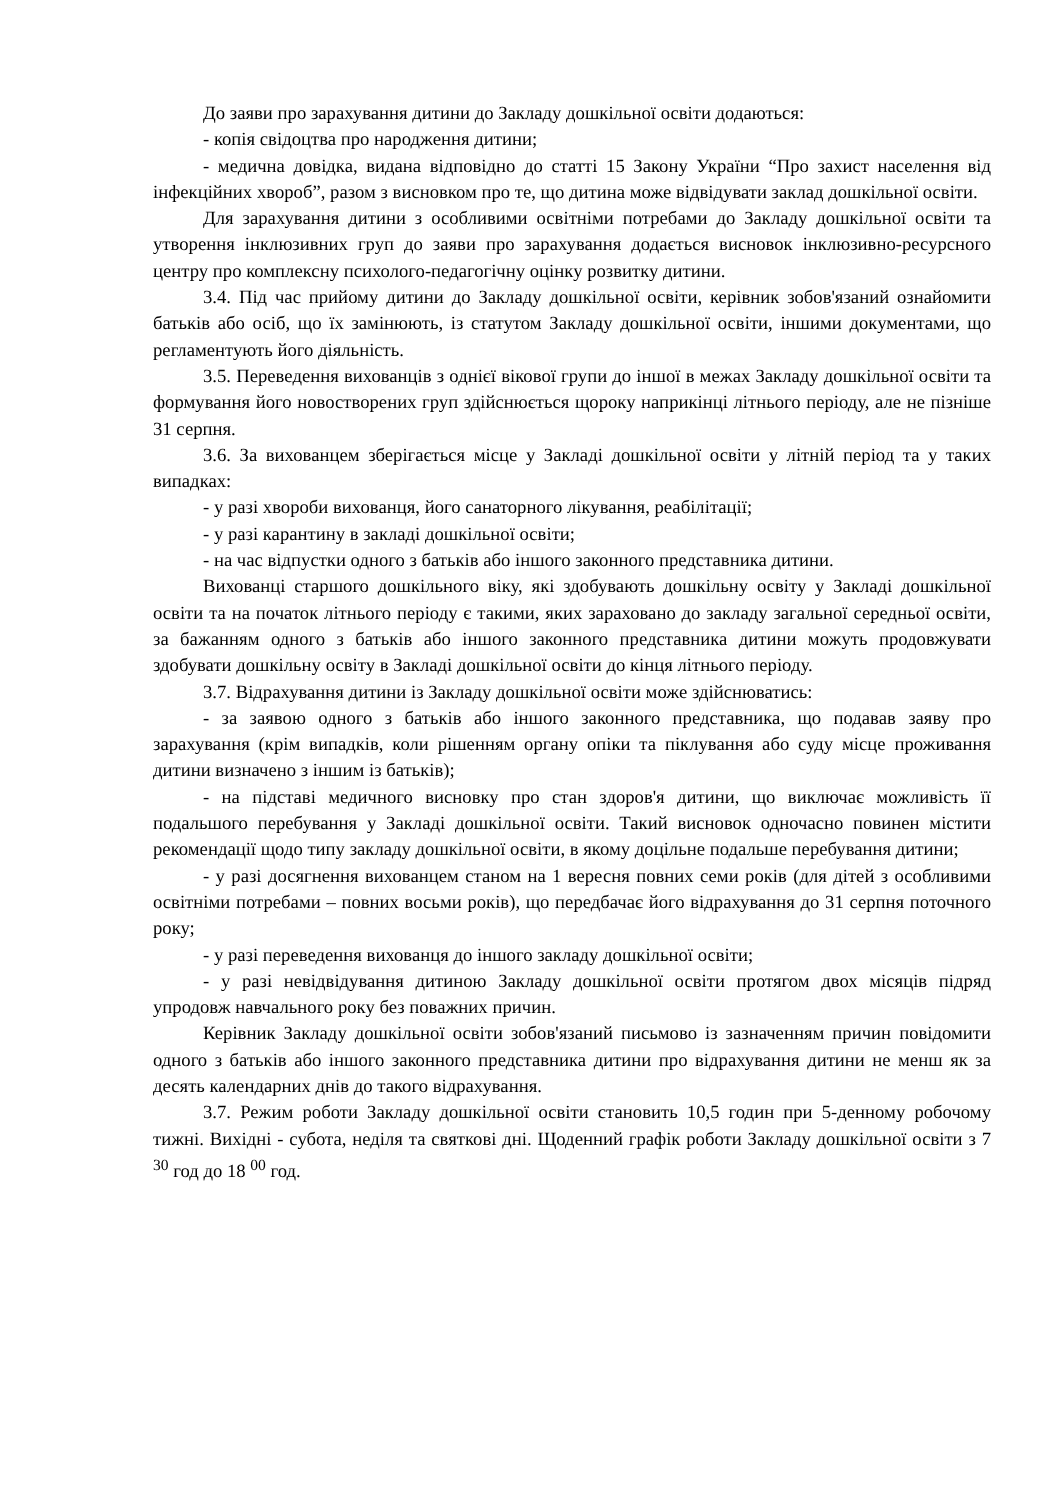До заяви про зарахування дитини до Закладу дошкільної освіти додаються:
- копія свідоцтва про народження дитини;
- медична довідка, видана відповідно до статті 15 Закону України “Про захист населення від інфекційних хвороб”, разом з висновком про те, що дитина може відвідувати заклад дошкільної освіти.
Для зарахування дитини з особливими освітніми потребами до Закладу дошкільної освіти та утворення інклюзивних груп до заяви про зарахування додається висновок інклюзивно-ресурсного центру про комплексну психолого-педагогічну оцінку розвитку дитини.
3.4. Під час прийому дитини до Закладу дошкільної освіти, керівник зобов'язаний ознайомити батьків або осіб, що їх замінюють, із статутом Закладу дошкільної освіти, іншими документами, що регламентують його діяльність.
3.5. Переведення вихованців з однієї вікової групи до іншої в межах Закладу дошкільної освіти та формування його новостворених груп здійснюється щороку наприкінці літнього періоду, але не пізніше 31 серпня.
3.6. За вихованцем зберігається місце у Закладі дошкільної освіти у літній період та у таких випадках:
- у разі хвороби вихованця, його санаторного лікування, реабілітації;
- у разі карантину в закладі дошкільної освіти;
- на час відпустки одного з батьків або іншого законного представника дитини.
Вихованці старшого дошкільного віку, які здобувають дошкільну освіту у Закладі дошкільної освіти та на початок літнього періоду є такими, яких зараховано до закладу загальної середньої освіти, за бажанням одного з батьків або іншого законного представника дитини можуть продовжувати здобувати дошкільну освіту в Закладі дошкільної освіти до кінця літнього періоду.
3.7. Відрахування дитини із Закладу дошкільної освіти може здійснюватись:
- за заявою одного з батьків або іншого законного представника, що подавав заяву про зарахування (крім випадків, коли рішенням органу опіки та піклування або суду місце проживання дитини визначено з іншим із батьків);
- на підставі медичного висновку про стан здоров'я дитини, що виключає можливість її подальшого перебування у Закладі дошкільної освіти. Такий висновок одночасно повинен містити рекомендації щодо типу закладу дошкільної освіти, в якому доцільне подальше перебування дитини;
- у разі досягнення вихованцем станом на 1 вересня повних семи років (для дітей з особливими освітніми потребами – повних восьми років), що передбачає його відрахування до 31 серпня поточного року;
- у разі переведення вихованця до іншого закладу дошкільної освіти;
- у разі невідвідування дитиною Закладу дошкільної освіти протягом двох місяців підряд упродовж навчального року без поважних причин.
Керівник Закладу дошкільної освіти зобов'язаний письмово із зазначенням причин повідомити одного з батьків або іншого законного представника дитини про відрахування дитини не менш як за десять календарних днів до такого відрахування.
3.7. Режим роботи Закладу дошкільної освіти становить 10,5 годин при 5-денному робочому тижні. Вихідні - субота, неділя та святкові дні. Щоденний графік роботи Закладу дошкільної освіти з 7 <sup>30</sup> год до 18 <sup>00</sup> год.